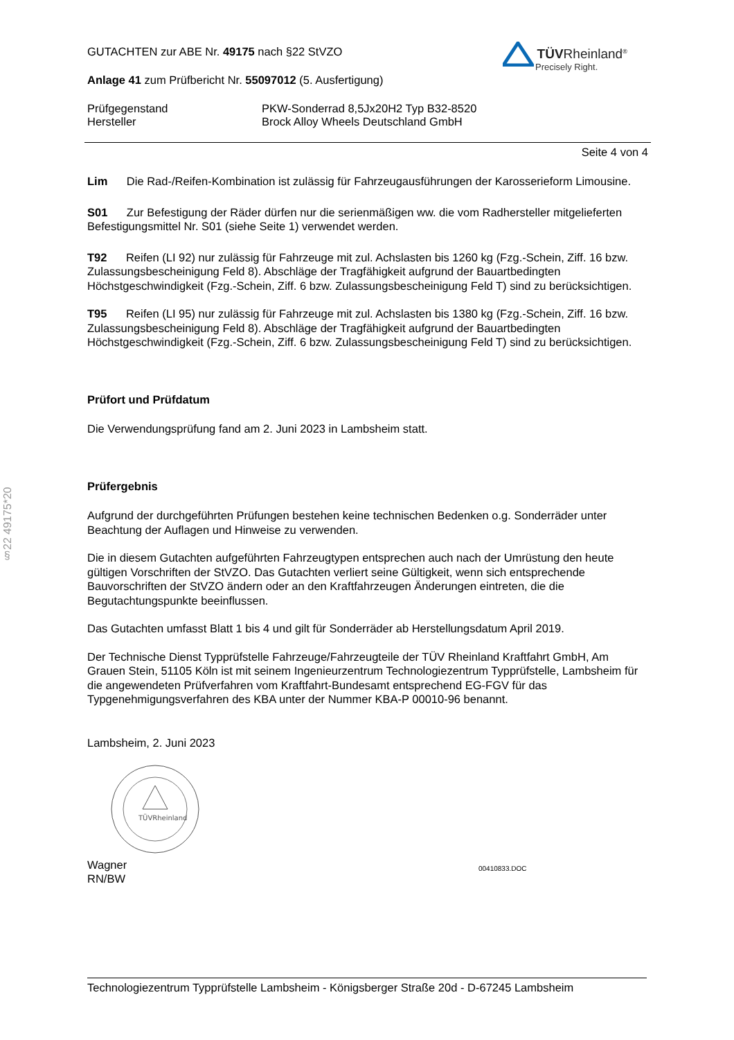§22 49175*20
TÜVRheinland<sup>®</sup>
Precisely Right.
GUTACHTEN zur ABE Nr. 49175 nach §22 StVZO
Anlage 41 zum Prüfbericht Nr. 55097012 (5. Ausfertigung)
Prüfgegenstand
Hersteller
PKW-Sonderrad 8,5Jx20H2 Typ B32-8520
Brock Alloy Wheels Deutschland GmbH
Seite 4 von 4
Lim Die Rad-/Reifen-Kombination ist zulässig für Fahrzeugausführungen der Karosserieform Limousine.
S01 Zur Befestigung der Räder dürfen nur die serienmäßigen ww. die vom Radhersteller mitgelieferten Befestigungsmittel Nr. S01 (siehe Seite 1) verwendet werden.
T92 Reifen (LI 92) nur zulässig für Fahrzeuge mit zul. Achslasten bis 1260 kg (Fzg.-Schein, Ziff. 16 bzw. Zulassungsbescheinigung Feld 8). Abschläge der Tragfähigkeit aufgrund der Bauartbedingten Höchstgeschwindigkeit (Fzg.-Schein, Ziff. 6 bzw. Zulassungsbescheinigung Feld T) sind zu berücksichtigen.
T95 Reifen (LI 95) nur zulässig für Fahrzeuge mit zul. Achslasten bis 1380 kg (Fzg.-Schein, Ziff. 16 bzw. Zulassungsbescheinigung Feld 8). Abschläge der Tragfähigkeit aufgrund der Bauartbedingten Höchstgeschwindigkeit (Fzg.-Schein, Ziff. 6 bzw. Zulassungsbescheinigung Feld T) sind zu berücksichtigen.
Prüfort und Prüfdatum
Die Verwendungsprüfung fand am 2. Juni 2023 in Lambsheim statt.
Prüfergebnis
Aufgrund der durchgeführten Prüfungen bestehen keine technischen Bedenken o.g. Sonderräder unter Beachtung der Auflagen und Hinweise zu verwenden.
Die in diesem Gutachten aufgeführten Fahrzeugtypen entsprechen auch nach der Umrüstung den heute gültigen Vorschriften der StVZO. Das Gutachten verliert seine Gültigkeit, wenn sich entsprechende Bauvorschriften der StVZO ändern oder an den Kraftfahrzeugen Änderungen eintreten, die die Begutachtungspunkte beeinflussen.
Das Gutachten umfasst Blatt 1 bis 4 und gilt für Sonderräder ab Herstellungsdatum April 2019.
Der Technische Dienst Typprüfstelle Fahrzeuge/Fahrzeugteile der TÜV Rheinland Kraftfahrt GmbH, Am Grauen Stein, 51105 Köln ist mit seinem Ingenieurzentrum Technologiezentrum Typprüfstelle, Lambsheim für die angewendeten Prüfverfahren vom Kraftfahrt-Bundesamt entsprechend EG-FGV für das Typgenehmigungsverfahren des KBA unter der Nummer KBA-P 00010-96 benannt.
Lambsheim, 2. Juni 2023
TÜVRheinland
Wagner
RN/BW
00410833.DOC
Technologiezentrum Typprüfstelle Lambsheim - Königsberger Straße 20d - D-67245 Lambsheim